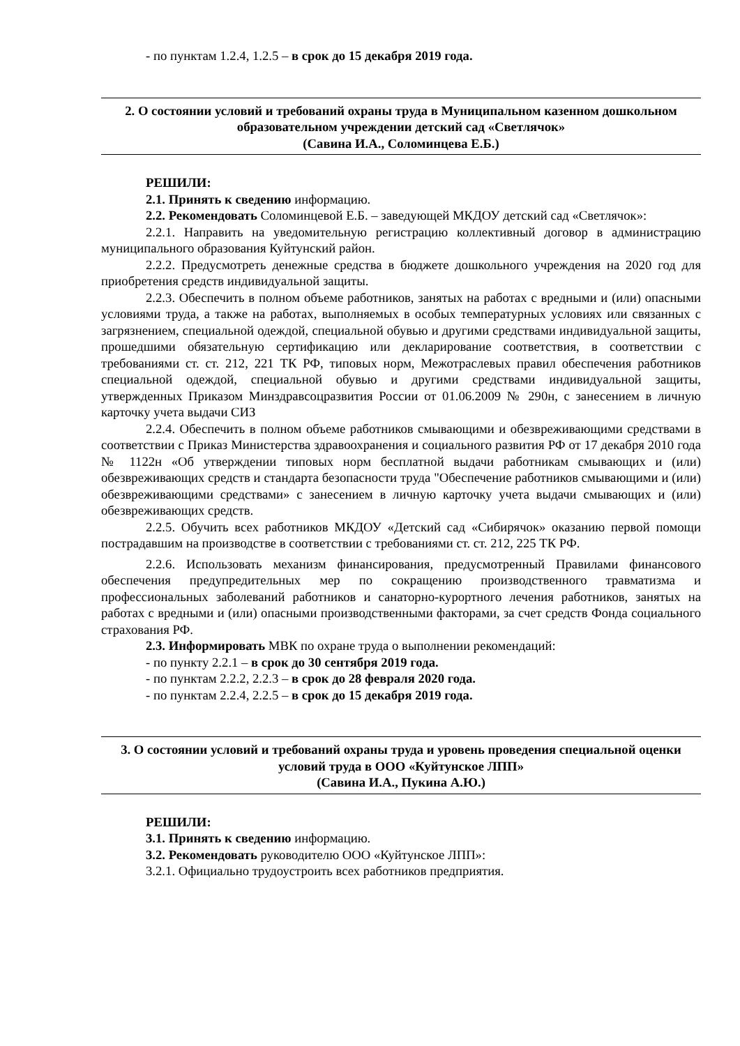- по пунктам 1.2.4, 1.2.5 – в срок до 15 декабря 2019 года.
2. О состоянии условий и требований охраны труда в Муниципальном казенном дошкольном образовательном учреждении детский сад «Светлячок»
(Савина И.А., Соломинцева Е.Б.)
РЕШИЛИ:
2.1. Принять к сведению информацию.
2.2. Рекомендовать Соломинцевой Е.Б. – заведующей МКДОУ детский сад «Светлячок»:
2.2.1. Направить на уведомительную регистрацию коллективный договор в администрацию муниципального образования Куйтунский район.
2.2.2. Предусмотреть денежные средства в бюджете дошкольного учреждения на 2020 год для приобретения средств индивидуальной защиты.
2.2.3. Обеспечить в полном объеме работников, занятых на работах с вредными и (или) опасными условиями труда, а также на работах, выполняемых в особых температурных условиях или связанных с загрязнением, специальной одеждой, специальной обувью и другими средствами индивидуальной защиты, прошедшими обязательную сертификацию или декларирование соответствия, в соответствии с требованиями ст. ст. 212, 221 ТК РФ, типовых норм, Межотраслевых правил обеспечения работников специальной одеждой, специальной обувью и другими средствами индивидуальной защиты, утвержденных Приказом Минздравсоцразвития России от 01.06.2009 № 290н, с занесением в личную карточку учета выдачи СИЗ
2.2.4. Обеспечить в полном объеме работников смывающими и обезвреживающими средствами в соответствии с Приказ Министерства здравоохранения и социального развития РФ от 17 декабря 2010 года № 1122н «Об утверждении типовых норм бесплатной выдачи работникам смывающих и (или) обезвреживающих средств и стандарта безопасности труда "Обеспечение работников смывающими и (или) обезвреживающими средствами» с занесением в личную карточку учета выдачи смывающих и (или) обезвреживающих средств.
2.2.5. Обучить всех работников МКДОУ «Детский сад «Сибирячок» оказанию первой помощи пострадавшим на производстве в соответствии с требованиями ст. ст. 212, 225 ТК РФ.
2.2.6. Использовать механизм финансирования, предусмотренный Правилами финансового обеспечения предупредительных мер по сокращению производственного травматизма и профессиональных заболеваний работников и санаторно-курортного лечения работников, занятых на работах с вредными и (или) опасными производственными факторами, за счет средств Фонда социального страхования РФ.
2.3. Информировать МВК по охране труда о выполнении рекомендаций:
- по пункту 2.2.1 – в срок до 30 сентября 2019 года.
- по пунктам 2.2.2, 2.2.3 – в срок до 28 февраля 2020 года.
- по пунктам 2.2.4, 2.2.5 – в срок до 15 декабря 2019 года.
3. О состоянии условий и требований охраны труда и уровень проведения специальной оценки условий труда в ООО «Куйтунское ЛПП»
(Савина И.А., Пукина А.Ю.)
РЕШИЛИ:
3.1. Принять к сведению информацию.
3.2. Рекомендовать руководителю ООО «Куйтунское ЛПП»:
3.2.1. Официально трудоустроить всех работников предприятия.